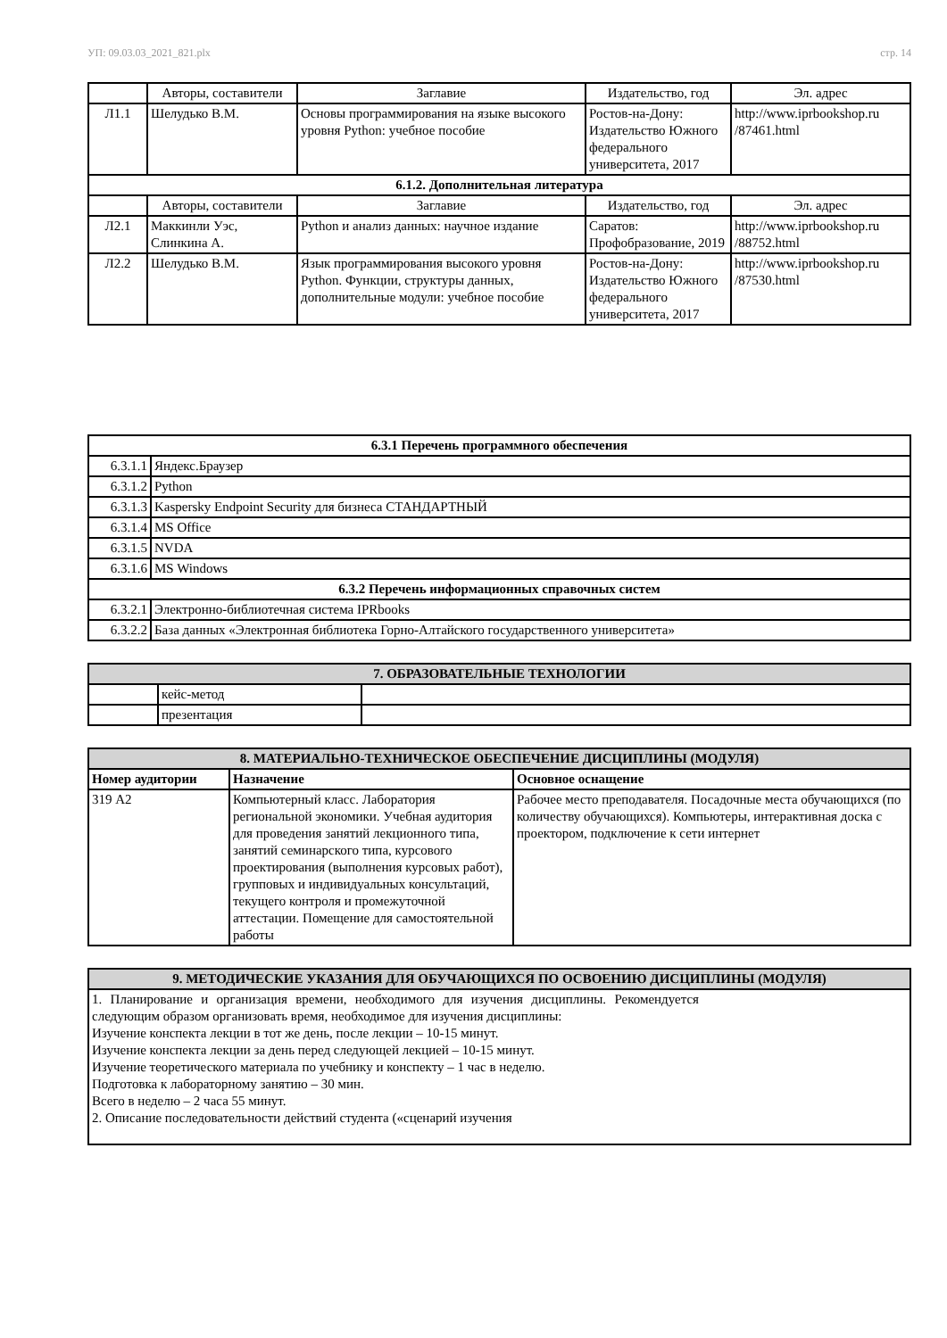УП: 09.03.03_2021_821.plx стр. 14
| | Авторы, составители | Заглавие | Издательство, год | Эл. адрес |
| --- | --- | --- | --- | --- |
| Л1.1 | Шелудько В.М. | Основы программирования на языке высокого уровня Python: учебное пособие | Ростов-на-Дону: Издательство Южного федерального университета, 2017 | http://www.iprbookshop.ru /87461.html |
| 6.1.2. Дополнительная литература | | | | |
| | Авторы, составители | Заглавие | Издательство, год | Эл. адрес |
| Л2.1 | Маккинли Уэс, Слинкина А. | Python и анализ данных: научное издание | Саратов: Профобразование, 2019 | http://www.iprbookshop.ru /88752.html |
| Л2.2 | Шелудько В.М. | Язык программирования высокого уровня Python. Функции, структуры данных, дополнительные модули: учебное пособие | Ростов-на-Дону: Издательство Южного федерального университета, 2017 | http://www.iprbookshop.ru /87530.html |
| 6.3.1 Перечень программного обеспечения | |
| 6.3.1.1 | Яндекс.Браузер |
| 6.3.1.2 | Python |
| 6.3.1.3 | Kaspersky Endpoint Security для бизнеса СТАНДАРТНЫЙ |
| 6.3.1.4 | MS Office |
| 6.3.1.5 | NVDA |
| 6.3.1.6 | MS Windows |
| 6.3.2 Перечень информационных справочных систем | |
| 6.3.2.1 | Электронно-библиотечная система IPRbooks |
| 6.3.2.2 | База данных «Электронная библиотека Горно-Алтайского государственного университета» |
| 7. ОБРАЗОВАТЕЛЬНЫЕ ТЕХНОЛОГИИ | | |
| | кейс-метод | |
| | презентация | |
| 8. МАТЕРИАЛЬНО-ТЕХНИЧЕСКОЕ ОБЕСПЕЧЕНИЕ ДИСЦИПЛИНЫ (МОДУЛЯ) | | |
| Номер аудитории | Назначение | Основное оснащение |
| 319 А2 | Компьютерный класс. Лаборатория региональной экономики. Учебная аудитория для проведения занятий лекционного типа, занятий семинарского типа, курсового проектирования (выполнения курсовых работ), групповых и индивидуальных консультаций, текущего контроля и промежуточной аттестации. Помещение для самостоятельной работы | Рабочее место преподавателя. Посадочные места обучающихся (по количеству обучающихся). Компьютеры, интерактивная доска с проектором, подключение к сети интернет |
| 9. МЕТОДИЧЕСКИЕ УКАЗАНИЯ ДЛЯ ОБУЧАЮЩИХСЯ ПО ОСВОЕНИЮ ДИСЦИПЛИНЫ (МОДУЛЯ) |
| 1. Планирование и организация времени, необходимого для изучения дисциплины. Рекомендуется следующим образом организовать время, необходимое для изучения дисциплины: Изучение конспекта лекции в тот же день, после лекции – 10-15 минут. Изучение конспекта лекции за день перед следующей лекцией – 10-15 минут. Изучение теоретического материала по учебнику и конспекту – 1 час в неделю. Подготовка к лабораторному занятию – 30 мин. Всего в неделю – 2 часа 55 минут. 2. Описание последовательности действий студента («сценарий изучения |